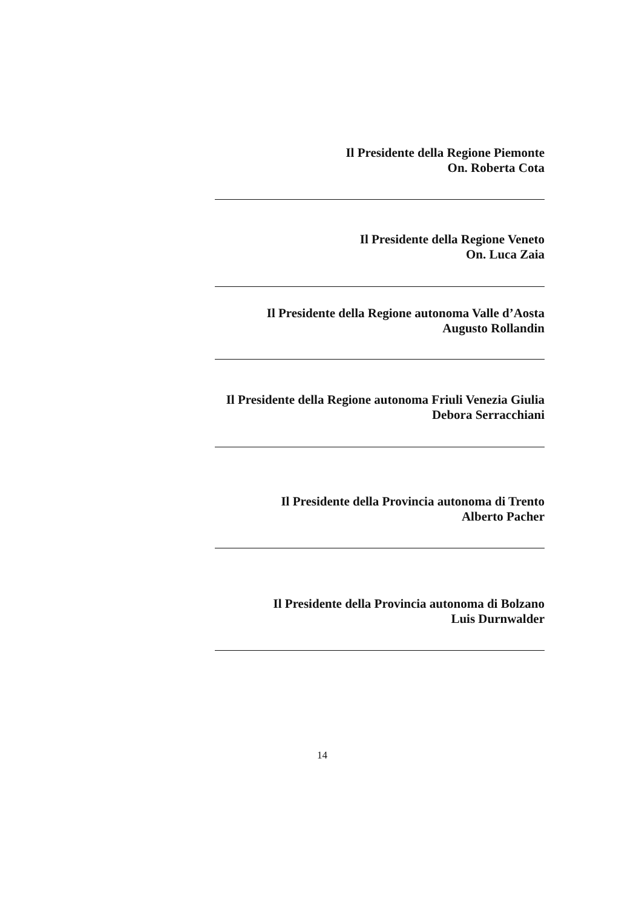Il Presidente della Regione Piemonte
On. Roberta Cota
Il Presidente della Regione Veneto
On. Luca Zaia
Il Presidente della Regione autonoma Valle d’Aosta
Augusto Rollandin
Il Presidente della Regione autonoma Friuli Venezia Giulia
Debora Serracchiani
Il Presidente della Provincia autonoma di Trento
Alberto Pacher
Il Presidente della Provincia autonoma di Bolzano
Luis Durnwalder
14